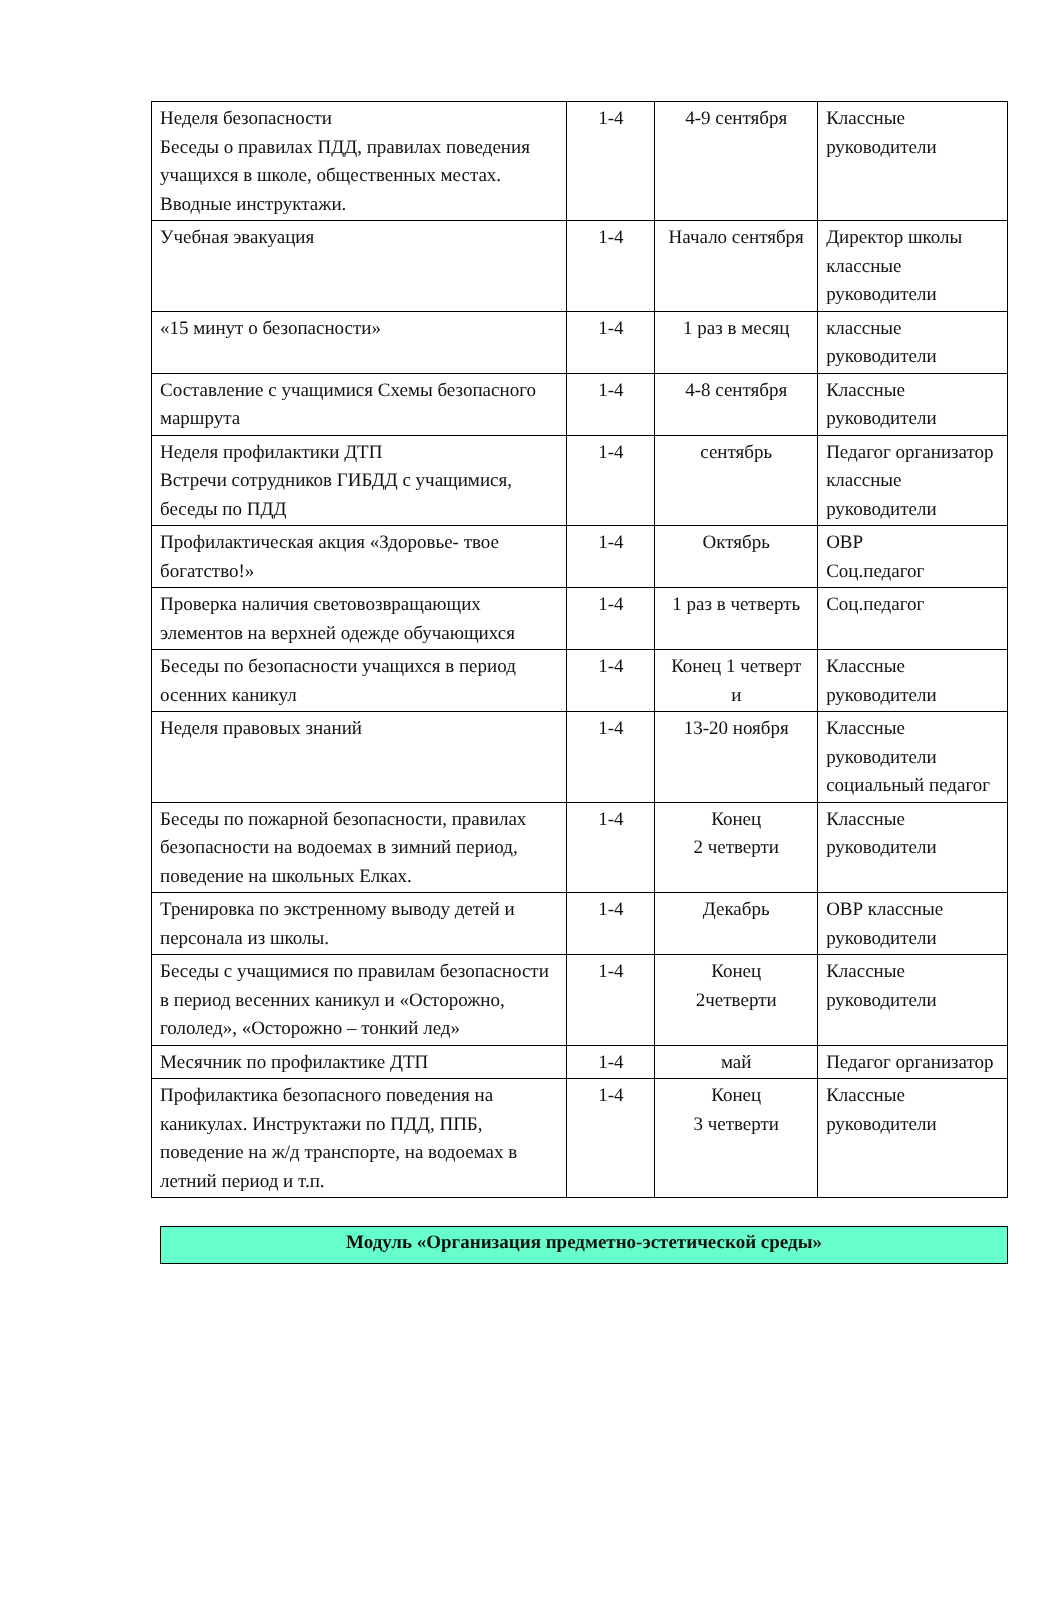| Неделя безопасности Беседы о правилах ПДД, правилах поведения учащихся в школе, общественных местах. Вводные инструктажи. | 1-4 | 4-9 сентября | Классные руководители |
| Учебная эвакуация | 1-4 | Начало сентября | Директор школы классные руководители |
| «15 минут о безопасности» | 1-4 | 1 раз в месяц | классные руководители |
| Составление с учащимися Схемы безопасного маршрута | 1-4 | 4-8 сентября | Классные руководители |
| Неделя профилактики ДТП Встречи сотрудников ГИБДД с учащимися, беседы по ПДД | 1-4 | сентябрь | Педагог организатор классные руководители |
| Профилактическая акция «Здоровье- твое богатство!» | 1-4 | Октябрь | ОВР Соц.педагог |
| Проверка наличия световозвращающих элементов на верхней одежде обучающихся | 1-4 | 1 раз в четверть | Соц.педагог |
| Беседы по безопасности учащихся в период осенних каникул | 1-4 | Конец 1 четверт и | Классные руководители |
| Неделя правовых знаний | 1-4 | 13-20 ноября | Классные руководители социальный педагог |
| Беседы по пожарной безопасности, правилах безопасности на водоемах в зимний период, поведение на школьных Елках. | 1-4 | Конец 2 четверти | Классные руководители |
| Тренировка по экстренному выводу детей и персонала из школы. | 1-4 | Декабрь | ОВР классные руководители |
| Беседы с учащимися по правилам безопасности в период весенних каникул и «Осторожно, гололед», «Осторожно – тонкий лед» | 1-4 | Конец 2четверти | Классные руководители |
| Месячник по профилактике ДТП | 1-4 | май | Педагог организатор |
| Профилактика безопасного поведения на каникулах. Инструктажи по ПДД, ППБ, поведение на ж/д транспорте, на водоемах в летний период и т.п. | 1-4 | Конец 3 четверти | Классные руководители |
Модуль «Организация предметно-эстетической среды»